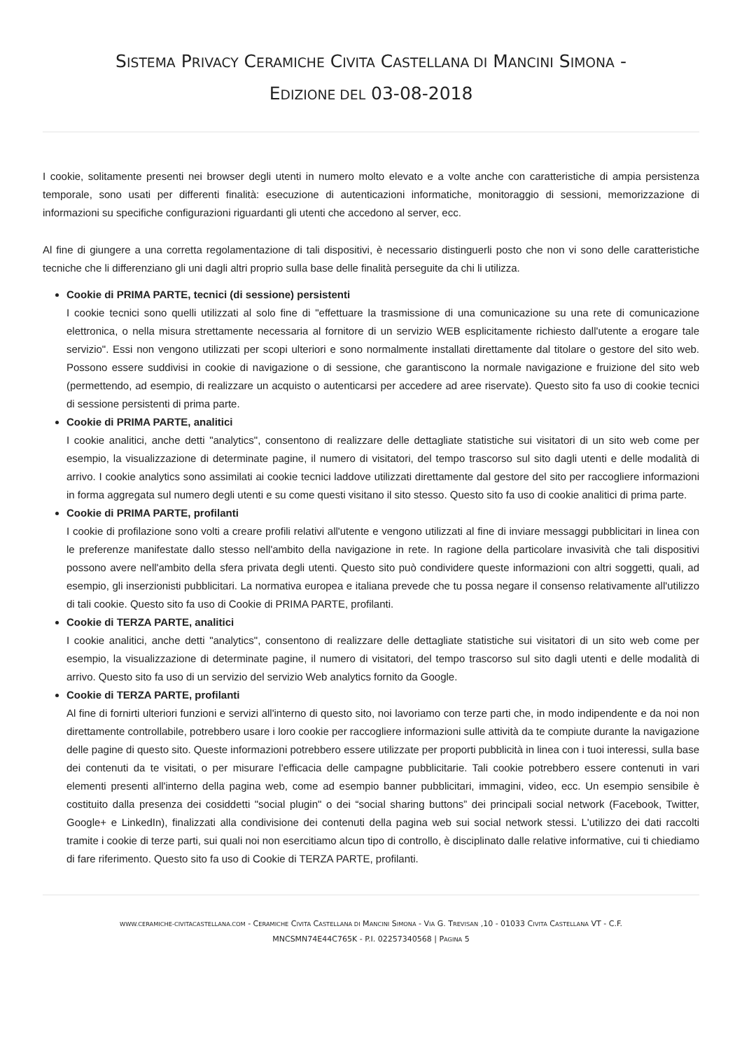SISTEMA PRIVACY CERAMICHE CIVITA CASTELLANA DI MANCINI SIMONA -
EDIZIONE DEL 03-08-2018
I cookie, solitamente presenti nei browser degli utenti in numero molto elevato e a volte anche con caratteristiche di ampia persistenza temporale, sono usati per differenti finalità: esecuzione di autenticazioni informatiche, monitoraggio di sessioni, memorizzazione di informazioni su specifiche configurazioni riguardanti gli utenti che accedono al server, ecc.
Al fine di giungere a una corretta regolamentazione di tali dispositivi, è necessario distinguerli posto che non vi sono delle caratteristiche tecniche che li differenziano gli uni dagli altri proprio sulla base delle finalità perseguite da chi li utilizza.
Cookie di PRIMA PARTE, tecnici (di sessione) persistenti
I cookie tecnici sono quelli utilizzati al solo fine di "effettuare la trasmissione di una comunicazione su una rete di comunicazione elettronica, o nella misura strettamente necessaria al fornitore di un servizio WEB esplicitamente richiesto dall'utente a erogare tale servizio". Essi non vengono utilizzati per scopi ulteriori e sono normalmente installati direttamente dal titolare o gestore del sito web. Possono essere suddivisi in cookie di navigazione o di sessione, che garantiscono la normale navigazione e fruizione del sito web (permettendo, ad esempio, di realizzare un acquisto o autenticarsi per accedere ad aree riservate). Questo sito fa uso di cookie tecnici di sessione persistenti di prima parte.
Cookie di PRIMA PARTE, analitici
I cookie analitici, anche detti "analytics", consentono di realizzare delle dettagliate statistiche sui visitatori di un sito web come per esempio, la visualizzazione di determinate pagine, il numero di visitatori, del tempo trascorso sul sito dagli utenti e delle modalità di arrivo. I cookie analytics sono assimilati ai cookie tecnici laddove utilizzati direttamente dal gestore del sito per raccogliere informazioni in forma aggregata sul numero degli utenti e su come questi visitano il sito stesso. Questo sito fa uso di cookie analitici di prima parte.
Cookie di PRIMA PARTE, profilanti
I cookie di profilazione sono volti a creare profili relativi all'utente e vengono utilizzati al fine di inviare messaggi pubblicitari in linea con le preferenze manifestate dallo stesso nell'ambito della navigazione in rete. In ragione della particolare invasività che tali dispositivi possono avere nell'ambito della sfera privata degli utenti. Questo sito può condividere queste informazioni con altri soggetti, quali, ad esempio, gli inserzionisti pubblicitari. La normativa europea e italiana prevede che tu possa negare il consenso relativamente all'utilizzo di tali cookie. Questo sito fa uso di Cookie di PRIMA PARTE, profilanti.
Cookie di TERZA PARTE, analitici
I cookie analitici, anche detti "analytics", consentono di realizzare delle dettagliate statistiche sui visitatori di un sito web come per esempio, la visualizzazione di determinate pagine, il numero di visitatori, del tempo trascorso sul sito dagli utenti e delle modalità di arrivo. Questo sito fa uso di un servizio del servizio Web analytics fornito da Google.
Cookie di TERZA PARTE, profilanti
Al fine di fornirti ulteriori funzioni e servizi all'interno di questo sito, noi lavoriamo con terze parti che, in modo indipendente e da noi non direttamente controllabile, potrebbero usare i loro cookie per raccogliere informazioni sulle attività da te compiute durante la navigazione delle pagine di questo sito. Queste informazioni potrebbero essere utilizzate per proporti pubblicità in linea con i tuoi interessi, sulla base dei contenuti da te visitati, o per misurare l'efficacia delle campagne pubblicitarie. Tali cookie potrebbero essere contenuti in vari elementi presenti all'interno della pagina web, come ad esempio banner pubblicitari, immagini, video, ecc. Un esempio sensibile è costituito dalla presenza dei cosiddetti "social plugin" o dei “social sharing buttons” dei principali social network (Facebook, Twitter, Google+ e LinkedIn), finalizzati alla condivisione dei contenuti della pagina web sui social network stessi. L'utilizzo dei dati raccolti tramite i cookie di terze parti, sui quali noi non esercitiamo alcun tipo di controllo, è disciplinato dalle relative informative, cui ti chiediamo di fare riferimento. Questo sito fa uso di Cookie di TERZA PARTE, profilanti.
WWW.CERAMICHE-CIVITACASTELLANA.COM - CERAMICHE CIVITA CASTELLANA DI MANCINI SIMONA - VIA G. TREVISAN ,10 - 01033 CIVITA CASTELLANA VT - C.F.
MNCSMN74E44C765K - P.I. 02257340568 | PAGINA 5